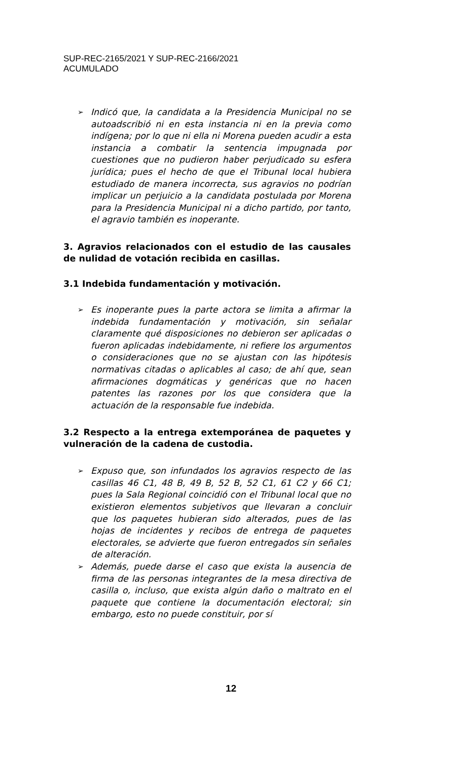SUP-REC-2165/2021 Y SUP-REC-2166/2021
ACUMULADO
➢ Indicó que, la candidata a la Presidencia Municipal no se autoadscribió ni en esta instancia ni en la previa como indígena; por lo que ni ella ni Morena pueden acudir a esta instancia a combatir la sentencia impugnada por cuestiones que no pudieron haber perjudicado su esfera jurídica; pues el hecho de que el Tribunal local hubiera estudiado de manera incorrecta, sus agravios no podrían implicar un perjuicio a la candidata postulada por Morena para la Presidencia Municipal ni a dicho partido, por tanto, el agravio también es inoperante.
3. Agravios relacionados con el estudio de las causales de nulidad de votación recibida en casillas.
3.1 Indebida fundamentación y motivación.
➢ Es inoperante pues la parte actora se limita a afirmar la indebida fundamentación y motivación, sin señalar claramente qué disposiciones no debieron ser aplicadas o fueron aplicadas indebidamente, ni refiere los argumentos o consideraciones que no se ajustan con las hipótesis normativas citadas o aplicables al caso; de ahí que, sean afirmaciones dogmáticas y genéricas que no hacen patentes las razones por los que considera que la actuación de la responsable fue indebida.
3.2 Respecto a la entrega extemporánea de paquetes y vulneración de la cadena de custodia.
➢ Expuso que, son infundados los agravios respecto de las casillas 46 C1, 48 B, 49 B, 52 B, 52 C1, 61 C2 y 66 C1; pues la Sala Regional coincidió con el Tribunal local que no existieron elementos subjetivos que llevaran a concluir que los paquetes hubieran sido alterados, pues de las hojas de incidentes y recibos de entrega de paquetes electorales, se advierte que fueron entregados sin señales de alteración.
➢ Además, puede darse el caso que exista la ausencia de firma de las personas integrantes de la mesa directiva de casilla o, incluso, que exista algún daño o maltrato en el paquete que contiene la documentación electoral; sin embargo, esto no puede constituir, por sí
12